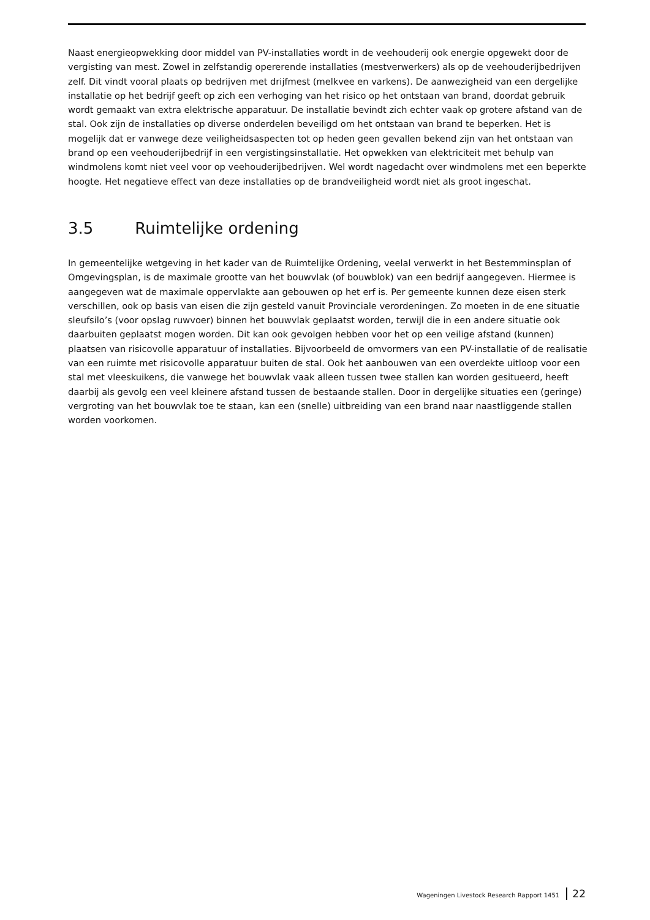Naast energieopwekking door middel van PV-installaties wordt in de veehouderij ook energie opgewekt door de vergisting van mest. Zowel in zelfstandig opererende installaties (mestverwerkers) als op de veehouderijbedrijven zelf. Dit vindt vooral plaats op bedrijven met drijfmest (melkvee en varkens). De aanwezigheid van een dergelijke installatie op het bedrijf geeft op zich een verhoging van het risico op het ontstaan van brand, doordat gebruik wordt gemaakt van extra elektrische apparatuur. De installatie bevindt zich echter vaak op grotere afstand van de stal. Ook zijn de installaties op diverse onderdelen beveiligd om het ontstaan van brand te beperken. Het is mogelijk dat er vanwege deze veiligheidsaspecten tot op heden geen gevallen bekend zijn van het ontstaan van brand op een veehouderijbedrijf in een vergistingsinstallatie. Het opwekken van elektriciteit met behulp van windmolens komt niet veel voor op veehouderijbedrijven. Wel wordt nagedacht over windmolens met een beperkte hoogte. Het negatieve effect van deze installaties op de brandveiligheid wordt niet als groot ingeschat.
3.5 Ruimtelijke ordening
In gemeentelijke wetgeving in het kader van de Ruimtelijke Ordening, veelal verwerkt in het Bestemminsplan of Omgevingsplan, is de maximale grootte van het bouwvlak (of bouwblok) van een bedrijf aangegeven. Hiermee is aangegeven wat de maximale oppervlakte aan gebouwen op het erf is. Per gemeente kunnen deze eisen sterk verschillen, ook op basis van eisen die zijn gesteld vanuit Provinciale verordeningen. Zo moeten in de ene situatie sleufsilo’s (voor opslag ruwvoer) binnen het bouwvlak geplaatst worden, terwijl die in een andere situatie ook daarbuiten geplaatst mogen worden. Dit kan ook gevolgen hebben voor het op een veilige afstand (kunnen) plaatsen van risicovolle apparatuur of installaties. Bijvoorbeeld de omvormers van een PV-installatie of de realisatie van een ruimte met risicovolle apparatuur buiten de stal. Ook het aanbouwen van een overdekte uitloop voor een stal met vleeskuikens, die vanwege het bouwvlak vaak alleen tussen twee stallen kan worden gesitueerd, heeft daarbij als gevolg een veel kleinere afstand tussen de bestaande stallen. Door in dergelijke situaties een (geringe) vergroting van het bouwvlak toe te staan, kan een (snelle) uitbreiding van een brand naar naastliggende stallen worden voorkomen.
Wageningen Livestock Research Rapport 1451 22